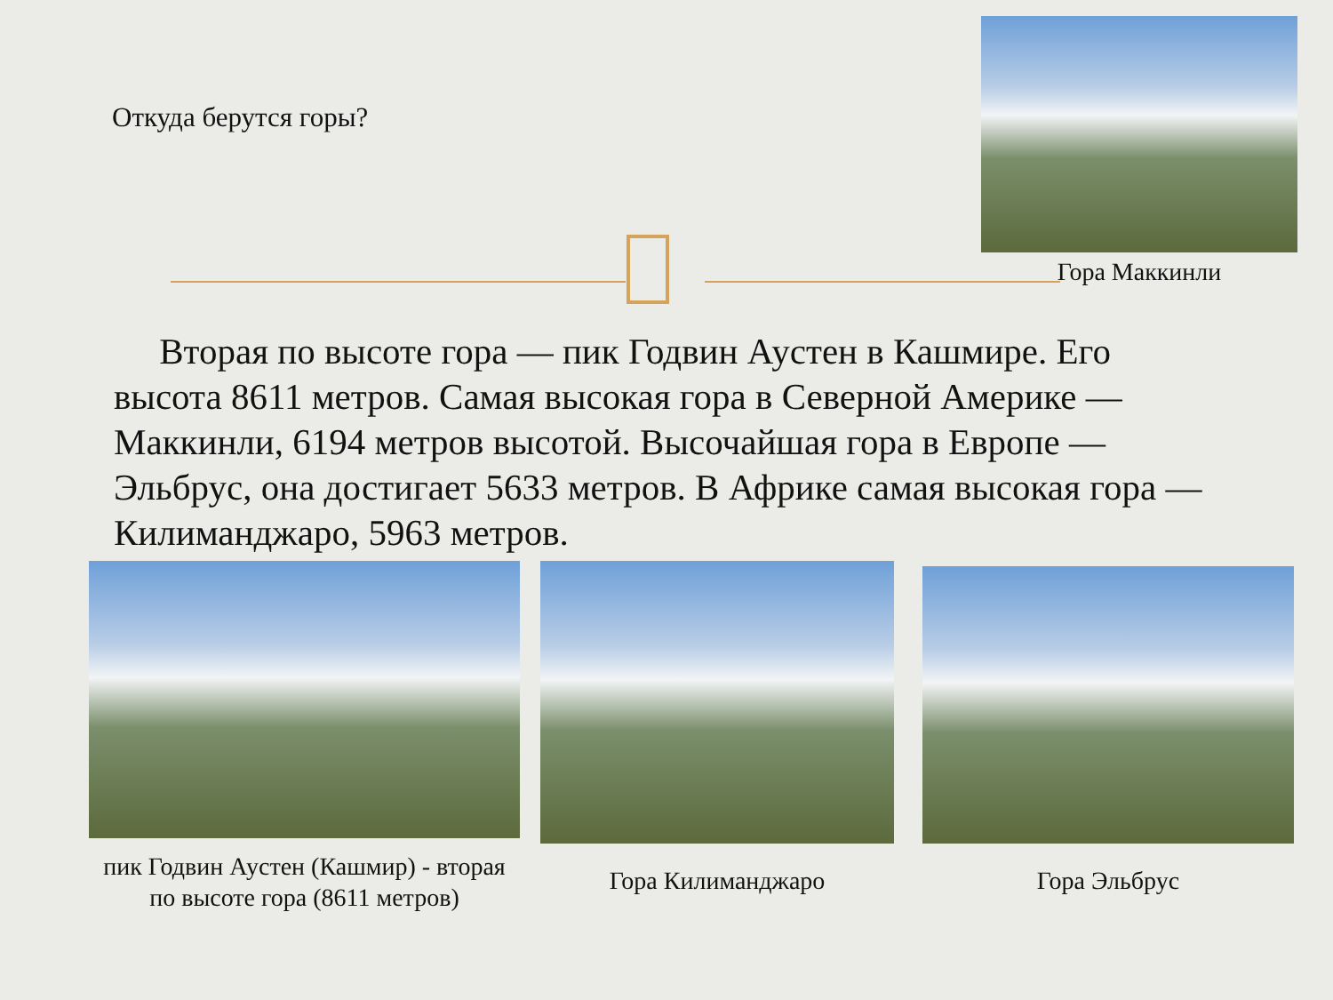Откуда берутся горы?
Гора Маккинли
Вторая по высоте гора — пик Годвин Аустен в Кашмире. Его высота 8611 метров. Самая высокая гора в Северной Америке — Маккинли, 6194 метров высотой. Высочайшая гора в Европе — Эльбрус, она достигает 5633 метров. В Африке самая высокая гора — Килиманджаро, 5963 метров.
пик Годвин Аустен (Кашмир) - вторая по высоте гора (8611 метров)
Гора Килиманджаро Гора Эльбрус